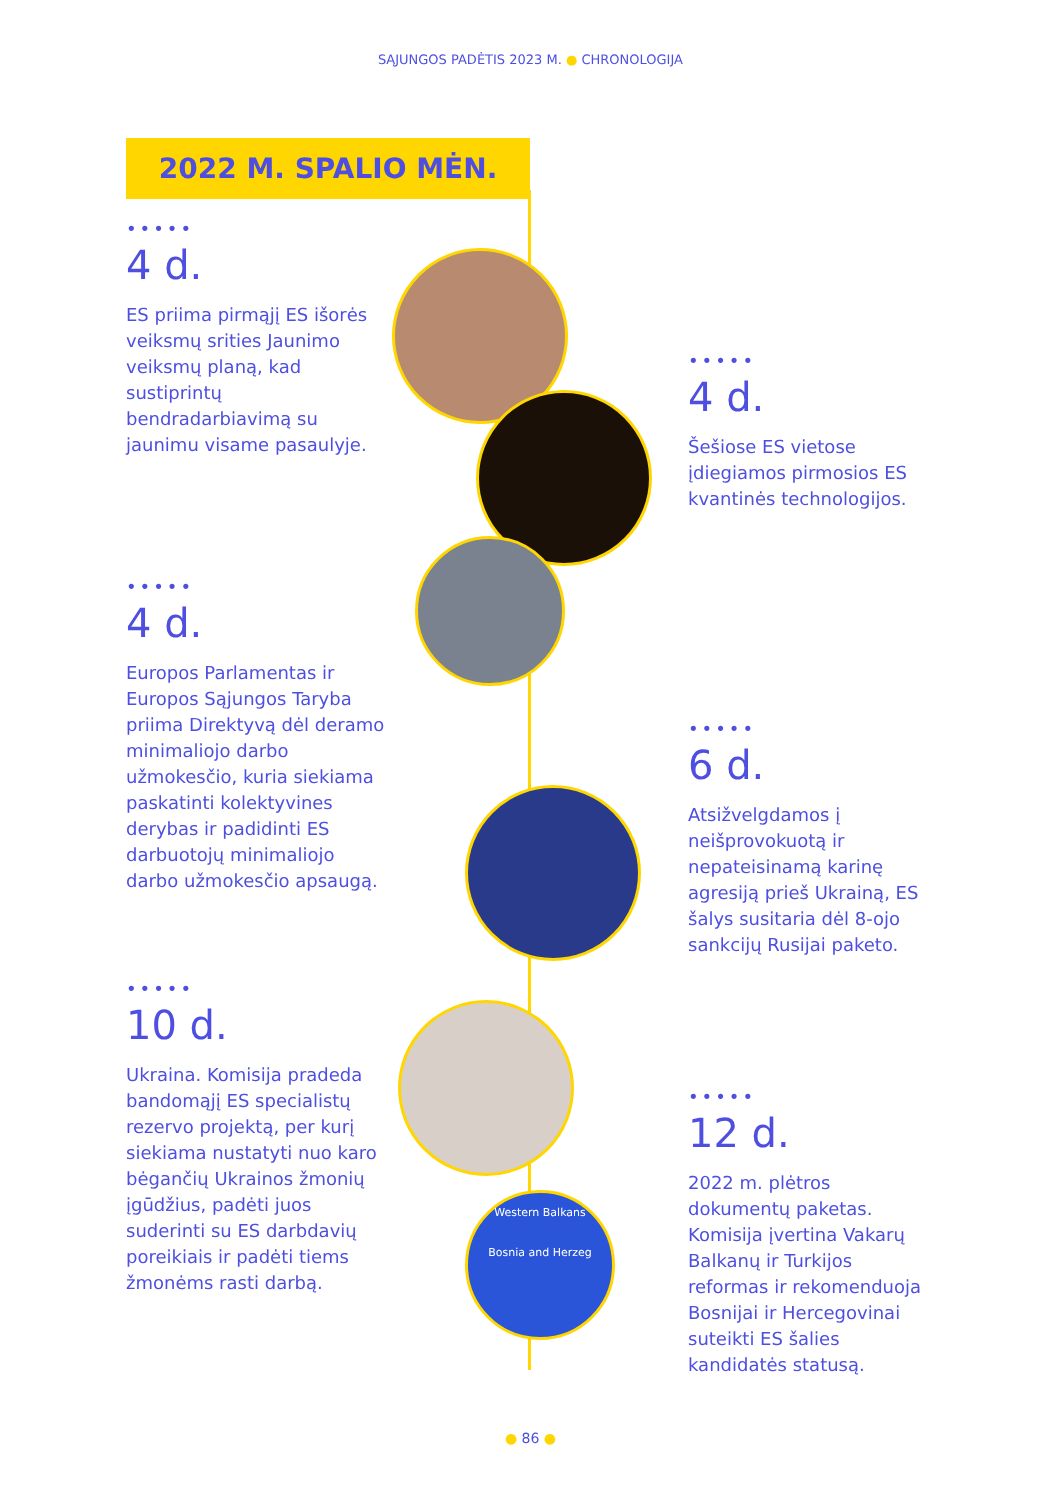SĄJUNGOS PADĖTIS 2023 M. ● CHRONOLOGIJA
2022 M. SPALIO MĖN.
•••••
4 d.
ES priima pirmąjį ES išorės veiksmų srities Jaunimo veiksmų planą, kad sustiprintų bendradarbiavimą su jaunimu visame pasaulyje.
•••••
4 d.
Šešiose ES vietose įdiegiamos pirmosios ES kvantinės technologijos.
•••••
4 d.
Europos Parlamentas ir Europos Sąjungos Taryba priima Direktyvą dėl deramo minimaliojo darbo užmokesčio, kuria siekiama paskatinti kolektyvines derybas ir padidinti ES darbuotojų minimaliojo darbo užmokesčio apsaugą.
•••••
6 d.
Atsižvelgdamos į neišprovokuotą ir nepateisinamą karinę agresiją prieš Ukrainą, ES šalys susitaria dėl 8-ojo sankcijų Rusijai paketo.
•••••
10 d.
Ukraina. Komisija pradeda bandomąjį ES specialistų rezervo projektą, per kurį siekiama nustatyti nuo karo bėgančių Ukrainos žmonių įgūdžius, padėti juos suderinti su ES darbdavių poreikiais ir padėti tiems žmonėms rasti darbą.
•••••
12 d.
2022 m. plėtros dokumentų paketas. Komisija įvertina Vakarų Balkanų ir Turkijos reformas ir rekomenduoja Bosnijai ir Hercegovinai suteikti ES šalies kandidatės statusą.
Western Balkans
Bosnia and Herzeg
● 86 ●